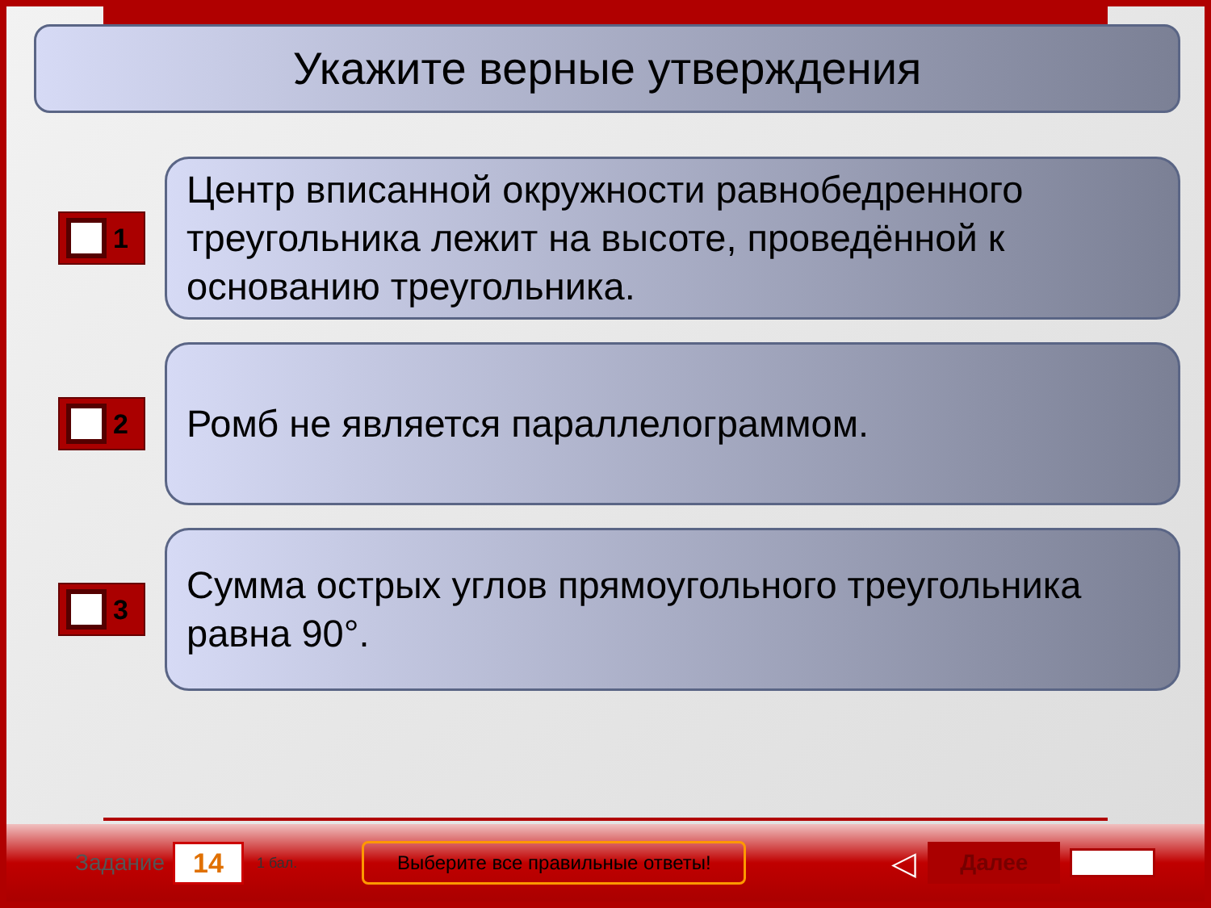Укажите верные утверждения
1
Центр вписанной окружности равнобедренного треугольника лежит на высоте, проведённой к основанию треугольника.
2
Ромб не является параллелограммом.
3
Сумма острых углов прямоугольного треугольника равна 90°.
Задание 14 1 бал. Выберите все правильные ответы! ◁ Далее